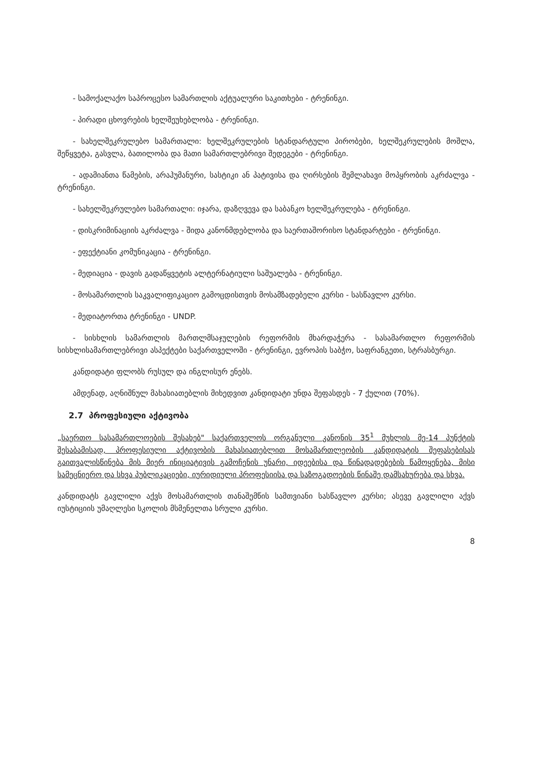- სამოქალაქო საპროცესო სამართლის აქტუალური საკითხები - ტრენინგი.
- პირადი ცხოვრების ხელშეუხებლობა - ტრენინგი.
- სახელშეკრულებო სამართალი: ხელშეკრულების სტანდარტული პირობები, ხელშეკრულების მოშლა, შეწყვეტა, გასვლა, ბათილობა და მათი სამართლებრივი შედეგები - ტრენინგი.
- ადამიანთა წამების, არაჰუმანური, სასტიკი ან პატივისა და ღირსების შემლახავი მოპყრობის აკრძალვა - ტრენინგი.
- სახელშეკრულებო სამართალი: იჯარა, დაზღვევა და საბანკო ხელშეკრულება - ტრენინგი.
- დისკრიმინაციის აკრძალვა - შიდა კანონმდებლობა და საერთაშორისო სტანდარტები - ტრენინგი.
- ეფექტიანი კომუნიკაცია - ტრენინგი.
- მედიაცია - დავის გადაწყვეტის ალტერნატიული საშუალება - ტრენინგი.
- მოსამართლის საკვალიფიკაციო გამოცდისთვის მოსამზადებელი კურსი - სასწავლო კურსი.
- მედიატორთა ტრენინგი - UNDP.
- სისხლის სამართლის მართლმსაჯულების რეფორმის მხარდაჭერა - სასამართლო რეფორმის სისხლისამართლებრივი ასპექტები საქართველოში - ტრენინგი, ევროპის საბჭო, საფრანგეთი, სტრასბურგი.
კანდიდატი ფლობს რუსულ და ინგლისურ ენებს.
ამდენად, აღნიშნულ მახასიათებლის მიხედვით კანდიდატი უნდა შეფასდეს - 7 ქულით (70%).
2.7 პროფესიული აქტივობა
„საერთო სასამართლოების შესახებ" საქართველოს ორგანული კანონის 35<sup>1</sup> მუხლის მე-14 პუნქტის შესაბამისად, პროფესიული აქტივობის მახასიათებლით მოსამართლეობის კანდიდატის შეფასებისას გაითვალისწინება მის მიერ ინიციატივის გამოჩენის უნარი, იდეებისა და წინადადებების წამოყენება, მისი სამეცნიერო და სხვა პუბლიკაციები, იურიდიული პროფესიისა და საზოგადოების წინაშე დამსახურება და სხვა.
კანდიდატს გავლილი აქვს მოსამართლის თანაშემწის სამთვიანი სასწავლო კურსი; ასევე გავლილი აქვს იუსტიციის უმაღლესი სკოლის მსმენელთა სრული კურსი.
8